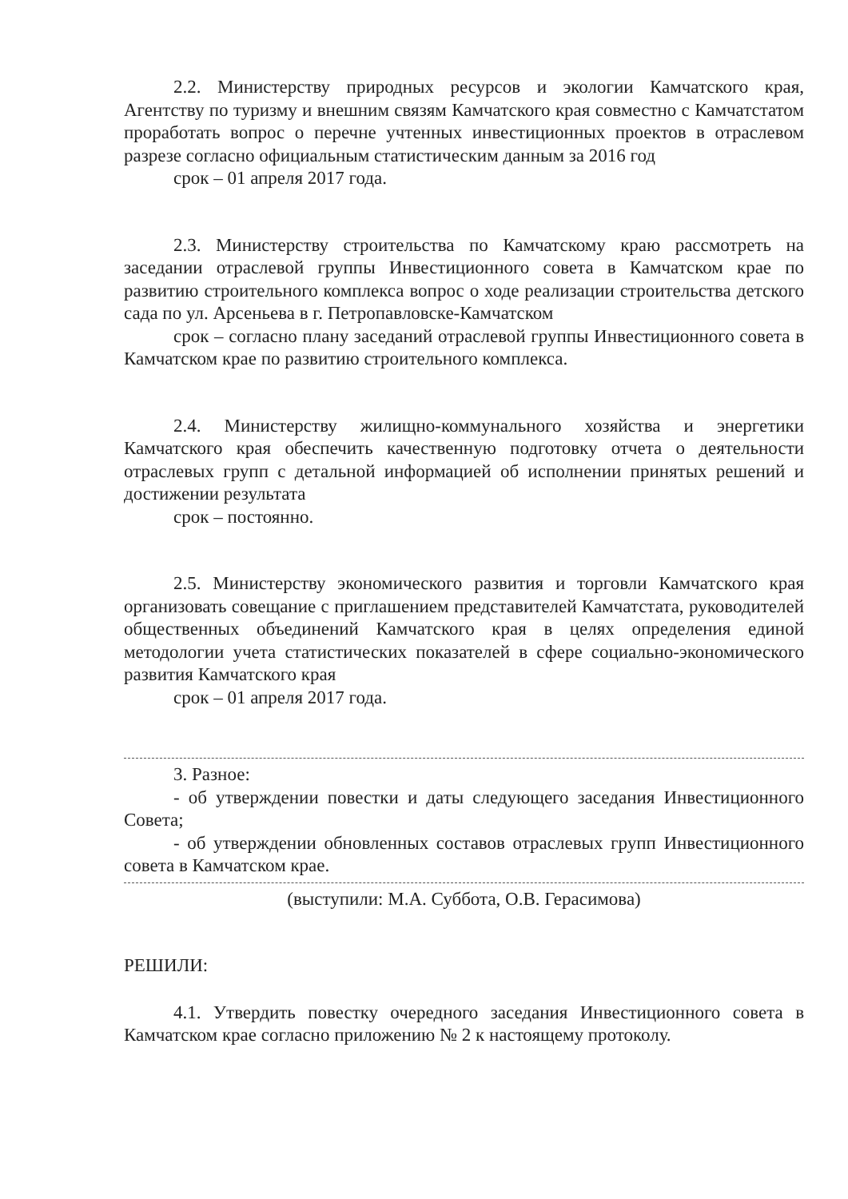2.2. Министерству природных ресурсов и экологии Камчатского края, Агентству по туризму и внешним связям Камчатского края совместно с Камчатстатом проработать вопрос о перечне учтенных инвестиционных проектов в отраслевом разрезе согласно официальным статистическим данным за 2016 год
срок – 01 апреля 2017 года.
2.3. Министерству строительства по Камчатскому краю рассмотреть на заседании отраслевой группы Инвестиционного совета в Камчатском крае по развитию строительного комплекса вопрос о ходе реализации строительства детского сада по ул. Арсеньева в г. Петропавловске-Камчатском
срок – согласно плану заседаний отраслевой группы Инвестиционного совета в Камчатском крае по развитию строительного комплекса.
2.4. Министерству жилищно-коммунального хозяйства и энергетики Камчатского края обеспечить качественную подготовку отчета о деятельности отраслевых групп с детальной информацией об исполнении принятых решений и достижении результата
срок – постоянно.
2.5. Министерству экономического развития и торговли Камчатского края организовать совещание с приглашением представителей Камчатстата, руководителей общественных объединений Камчатского края в целях определения единой методологии учета статистических показателей в сфере социально-экономического развития Камчатского края
срок – 01 апреля 2017 года.
3. Разное:
- об утверждении повестки и даты следующего заседания Инвестиционного Совета;
- об утверждении обновленных составов отраслевых групп Инвестиционного совета в Камчатском крае.
(выступили: М.А. Суббота, О.В. Герасимова)
РЕШИЛИ:
4.1. Утвердить повестку очередного заседания Инвестиционного совета в Камчатском крае согласно приложению № 2 к настоящему протоколу.